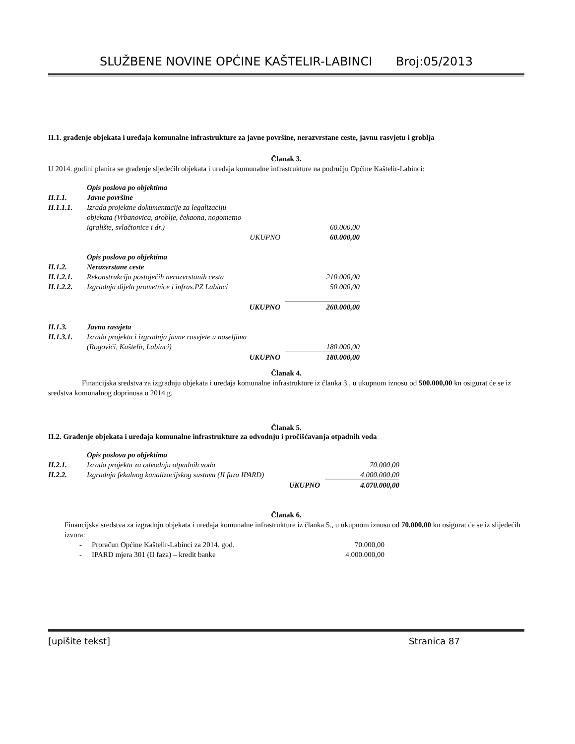SLUŽBENE NOVINE OPĆINE KAŠTELIR-LABINCI Broj:05/2013
II.1. građenje objekata i uređaja komunalne infrastrukture za javne površine, nerazvrstane ceste, javnu rasvjetu i groblja
Članak 3.
U 2014. godini planira se građenje sljedećih objekata i uređaja komunalne infrastrukture na području Općine Kaštelir-Labinci:
| | Opis poslova po objektima | | |
| II.1.1. | Javne površine | | |
| II.1.1.1. | Izrada projektne dokumentacije za legalizaciju objekata (Vrbanovica, groblje, čekaona, nogometno | | |
| | igralište, svlačionice i dr.) | | 60.000,00 |
| | UKUPNO | | 60.000,00 |
| | Opis poslova po objektima | | |
| II.1.2. | Nerazvrstane ceste | | |
| II.1.2.1. | Rekonstrukcija postojećih nerazvrstanih cesta | | 210.000,00 |
| II.1.2.2. | Izgradnja dijela prometnice i infras.PZ Labinci | | 50.000,00 |
| | UKUPNO | | 260.000,00 |
| II.1.3. | Javna rasvjeta | | |
| II.1.3.1. | Izrada projekta i izgradnja javne rasvjete u naseljima | | |
| | (Rogovići, Kaštelir, Labinci) | | 180.000,00 |
| | UKUPNO | | 180.000,00 |
Članak 4.
Financijska sredstva za izgradnju objekata i uređaja komunalne infrastrukture iz članka 3., u ukupnom iznosu od 500.000,00 kn osigurat će se iz sredstva komunalnog doprinosa u 2014.g.
Članak 5.
II.2. Građenje objekata i uređaja komunalne infrastrukture za odvodnju i pročišćavanja otpadnih voda
| | Opis poslova po objektima | | |
| II.2.1. | Izrada projekta za odvodnju otpadnih voda | | 70.000,00 |
| II.2.2. | Izgradnja fekalnog kanalizacijskog sustava (II faza IPARD) | | 4.000.000,00 |
| | UKUPNO | | 4.070.000,00 |
Članak 6.
Financijska sredstva za izgradnju objekata i uređaja komunalne infrastrukture iz članka 5., u ukupnom iznosu od 70.000,00 kn osigurat će se iz slijedećih izvora:
| - | Proračun Općine Kaštelir-Labinci za 2014. god. | 70.000,00 |
| - | IPARD mjera 301 (II faza) – kredit banke | 4.000.000,00 |
[upišite tekst] Stranica 87